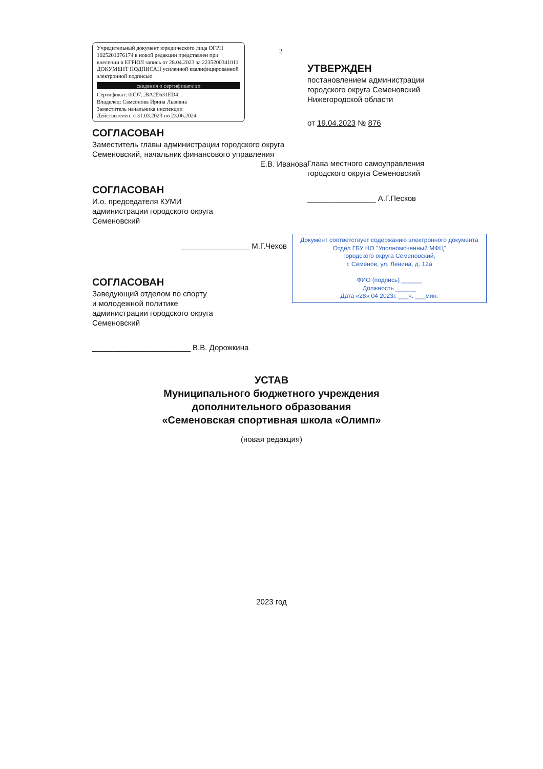2
Учредительный документ юридического лица ОГРН 1025201076174 в новой редакции представлен при внесении в ЕГРЮЛ запись от 28.04.2023 за 2235200341011
ДОКУМЕНТ ПОДПИСАН усиленной квалифицированной электронной подписью
сведения о сертификате эп
Сертификат: 00D7...BA2E631ED4
Владелец: Самсонова Ирина Львовна
Заместитель начальника инспекции
Действителен: с 31.03.2023 по 23.06.2024
СОГЛАСОВАН
Заместитель главы администрации городского округа Семеновский, начальник финансового управления
Е.В. Иванова
СОГЛАСОВАН
И.о. председателя КУМИ
администрации городского округа
Семеновский
________________ М.Г.Чехов
СОГЛАСОВАН
Заведующий отделом по спорту
и молодежной политике
администрации городского округа
Семеновский
_______________________ В.В. Дорожкина
УТВЕРЖДЕН
постановлением администрации
городского округа Семеновский
Нижегородской области
от 19.04.2023 № 876
Глава местного самоуправления
городского округа Семеновский
________________ А.Г.Песков
Документ соответствует содержанию электронного документа
Отдел ГБУ НО "Уполномоченный МФЦ"
городского округа Семеновский,
г. Семенов, ул. Ленина, д. 12а
ФИО (подпись) ______
Должность ______
Дата «28» 04 2023г. ___ч. ___мин.
УСТАВ
Муниципального бюджетного учреждения
дополнительного образования
«Семеновская спортивная школа «Олимп»
(новая редакция)
2023 год